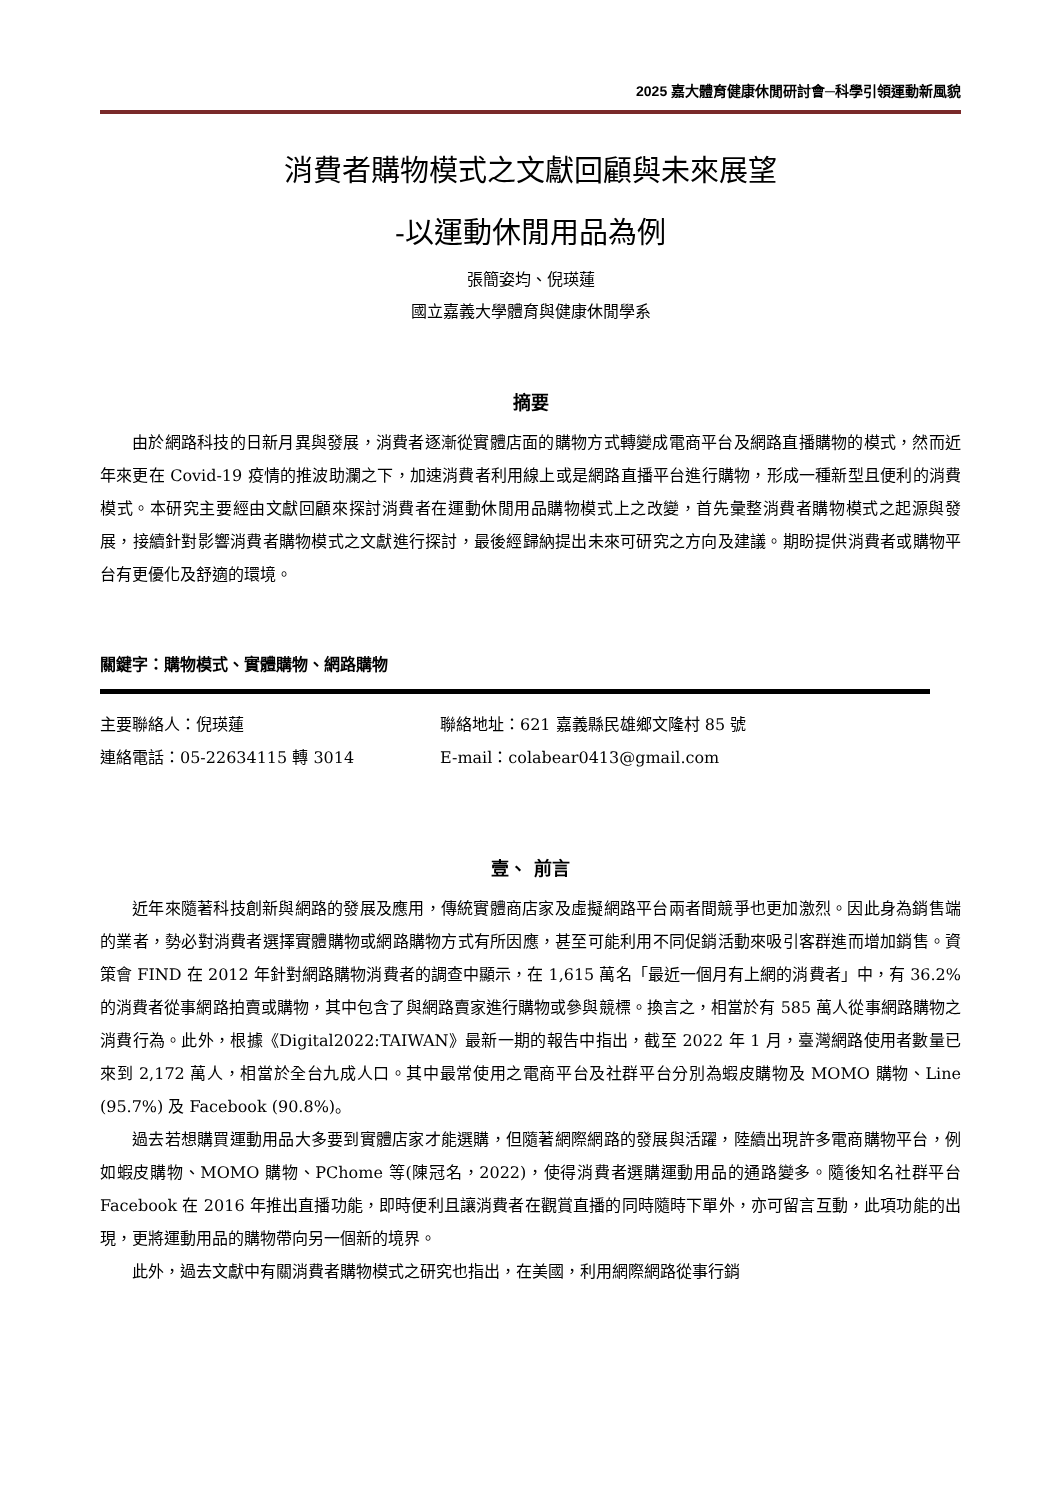2025 嘉大體育健康休閒研討會─科學引領運動新風貌
消費者購物模式之文獻回顧與未來展望
-以運動休閒用品為例
張簡姿均、倪瑛蓮
國立嘉義大學體育與健康休閒學系
摘要
由於網路科技的日新月異與發展，消費者逐漸從實體店面的購物方式轉變成電商平台及網路直播購物的模式，然而近年來更在 Covid-19 疫情的推波助瀾之下，加速消費者利用線上或是網路直播平台進行購物，形成一種新型且便利的消費模式。本研究主要經由文獻回顧來探討消費者在運動休閒用品購物模式上之改變，首先彙整消費者購物模式之起源與發展，接續針對影響消費者購物模式之文獻進行探討，最後經歸納提出未來可研究之方向及建議。期盼提供消費者或購物平台有更優化及舒適的環境。
關鍵字：購物模式、實體購物、網路購物
主要聯絡人：倪瑛蓮
聯絡地址：621 嘉義縣民雄鄉文隆村 85 號
連絡電話：05-22634115 轉 3014
E-mail：colabear0413@gmail.com
壹、 前言
近年來隨著科技創新與網路的發展及應用，傳統實體商店家及虛擬網路平台兩者間競爭也更加激烈。因此身為銷售端的業者，勢必對消費者選擇實體購物或網路購物方式有所因應，甚至可能利用不同促銷活動來吸引客群進而增加銷售。資策會 FIND 在 2012 年針對網路購物消費者的調查中顯示，在 1,615 萬名「最近一個月有上網的消費者」中，有 36.2%的消費者從事網路拍賣或購物，其中包含了與網路賣家進行購物或參與競標。換言之，相當於有 585 萬人從事網路購物之消費行為。此外，根據《Digital2022:TAIWAN》最新一期的報告中指出，截至 2022 年 1 月，臺灣網路使用者數量已來到 2,172 萬人，相當於全台九成人口。其中最常使用之電商平台及社群平台分別為蝦皮購物及 MOMO 購物、Line (95.7%) 及 Facebook (90.8%)。
過去若想購買運動用品大多要到實體店家才能選購，但隨著網際網路的發展與活躍，陸續出現許多電商購物平台，例如蝦皮購物、MOMO 購物、PChome 等(陳冠名，2022)，使得消費者選購運動用品的通路變多。隨後知名社群平台 Facebook 在 2016 年推出直播功能，即時便利且讓消費者在觀賞直播的同時隨時下單外，亦可留言互動，此項功能的出現，更將運動用品的購物帶向另一個新的境界。
此外，過去文獻中有關消費者購物模式之研究也指出，在美國，利用網際網路從事行銷